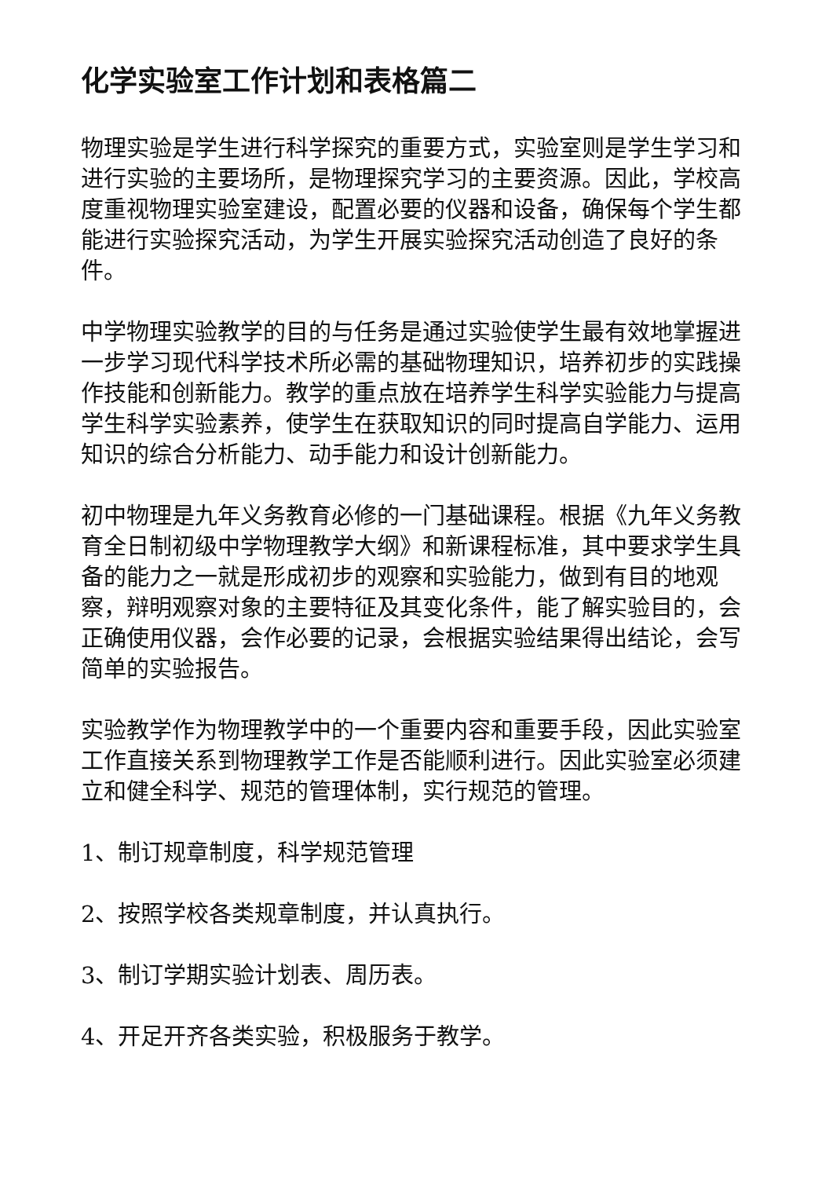化学实验室工作计划和表格篇二
物理实验是学生进行科学探究的重要方式，实验室则是学生学习和进行实验的主要场所，是物理探究学习的主要资源。因此，学校高度重视物理实验室建设，配置必要的仪器和设备，确保每个学生都能进行实验探究活动，为学生开展实验探究活动创造了良好的条件。
中学物理实验教学的目的与任务是通过实验使学生最有效地掌握进一步学习现代科学技术所必需的基础物理知识，培养初步的实践操作技能和创新能力。教学的重点放在培养学生科学实验能力与提高学生科学实验素养，使学生在获取知识的同时提高自学能力、运用知识的综合分析能力、动手能力和设计创新能力。
初中物理是九年义务教育必修的一门基础课程。根据《九年义务教育全日制初级中学物理教学大纲》和新课程标准，其中要求学生具备的能力之一就是形成初步的观察和实验能力，做到有目的地观察，辩明观察对象的主要特征及其变化条件，能了解实验目的，会正确使用仪器，会作必要的记录，会根据实验结果得出结论，会写简单的实验报告。
实验教学作为物理教学中的一个重要内容和重要手段，因此实验室工作直接关系到物理教学工作是否能顺利进行。因此实验室必须建立和健全科学、规范的管理体制，实行规范的管理。
1、制订规章制度，科学规范管理
2、按照学校各类规章制度，并认真执行。
3、制订学期实验计划表、周历表。
4、开足开齐各类实验，积极服务于教学。